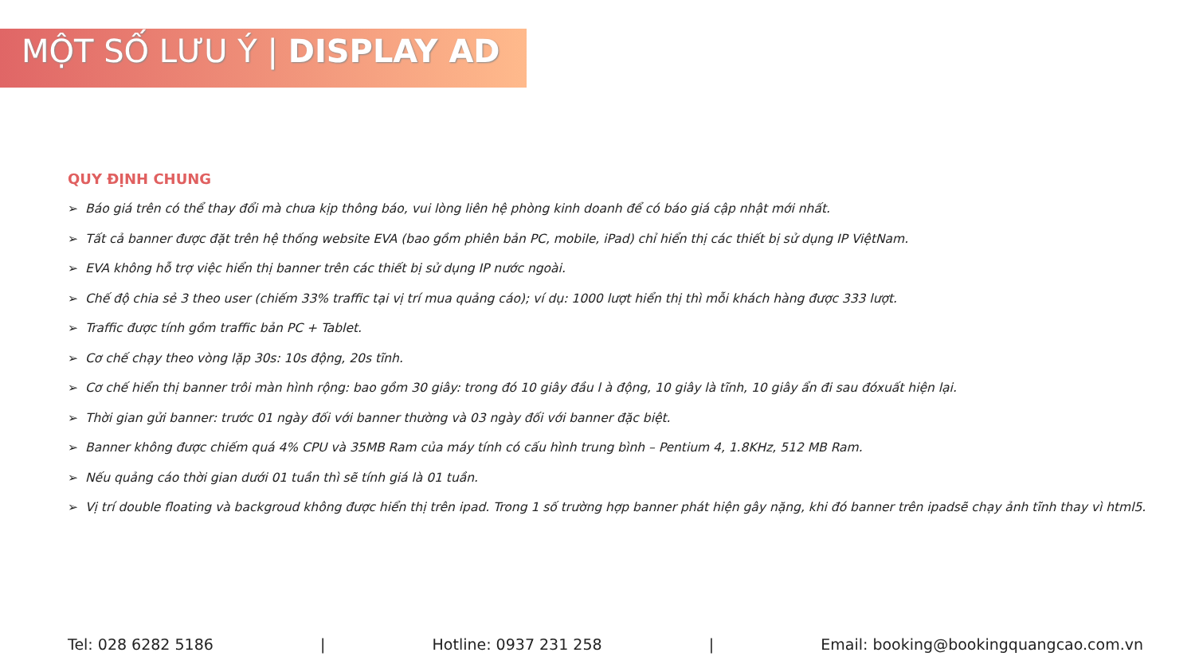MỘT SỐ LƯU Ý | DISPLAY AD
QUY ĐỊNH CHUNG
➢ Báo giá trên có thể thay đổi mà chưa kịp thông báo, vui lòng liên hệ phòng kinh doanh để có báo giá cập nhật mới nhất.
➢ Tất cả banner được đặt trên hệ thống website EVA (bao gồm phiên bản PC, mobile, iPad) chỉ hiển thị các thiết bị sử dụng IP ViệtNam.
➢ EVA không hỗ trợ việc hiển thị banner trên các thiết bị sử dụng IP nước ngoài.
➢ Chế độ chia sẻ 3 theo user (chiếm 33% traffic tại vị trí mua quảng cáo); ví dụ: 1000 lượt hiển thị thì mỗi khách hàng được 333 lượt.
➢ Traffic được tính gồm traffic bản PC + Tablet.
➢ Cơ chế chạy theo vòng lặp 30s: 10s động, 20s tĩnh.
➢ Cơ chế hiển thị banner trôi màn hình rộng: bao gồm 30 giây: trong đó 10 giây đầu l à động, 10 giây là tĩnh, 10 giây ẩn đi sau đóxuất hiện lại.
➢ Thời gian gửi banner: trước 01 ngày đối với banner thường và 03 ngày đối với banner đặc biệt.
➢ Banner không được chiếm quá 4% CPU và 35MB Ram của máy tính có cấu hình trung bình – Pentium 4, 1.8KHz, 512 MB Ram.
➢ Nếu quảng cáo thời gian dưới 01 tuần thì sẽ tính giá là 01 tuần.
➢ Vị trí double floating và backgroud không được hiển thị trên ipad. Trong 1 số trường hợp banner phát hiện gây nặng, khi đó banner trên ipadsẽ chạy ảnh tĩnh thay vì html5.
Tel: 028 6282 5186 | Hotline: 0937 231 258 | Email: booking@bookingquangcao.com.vn